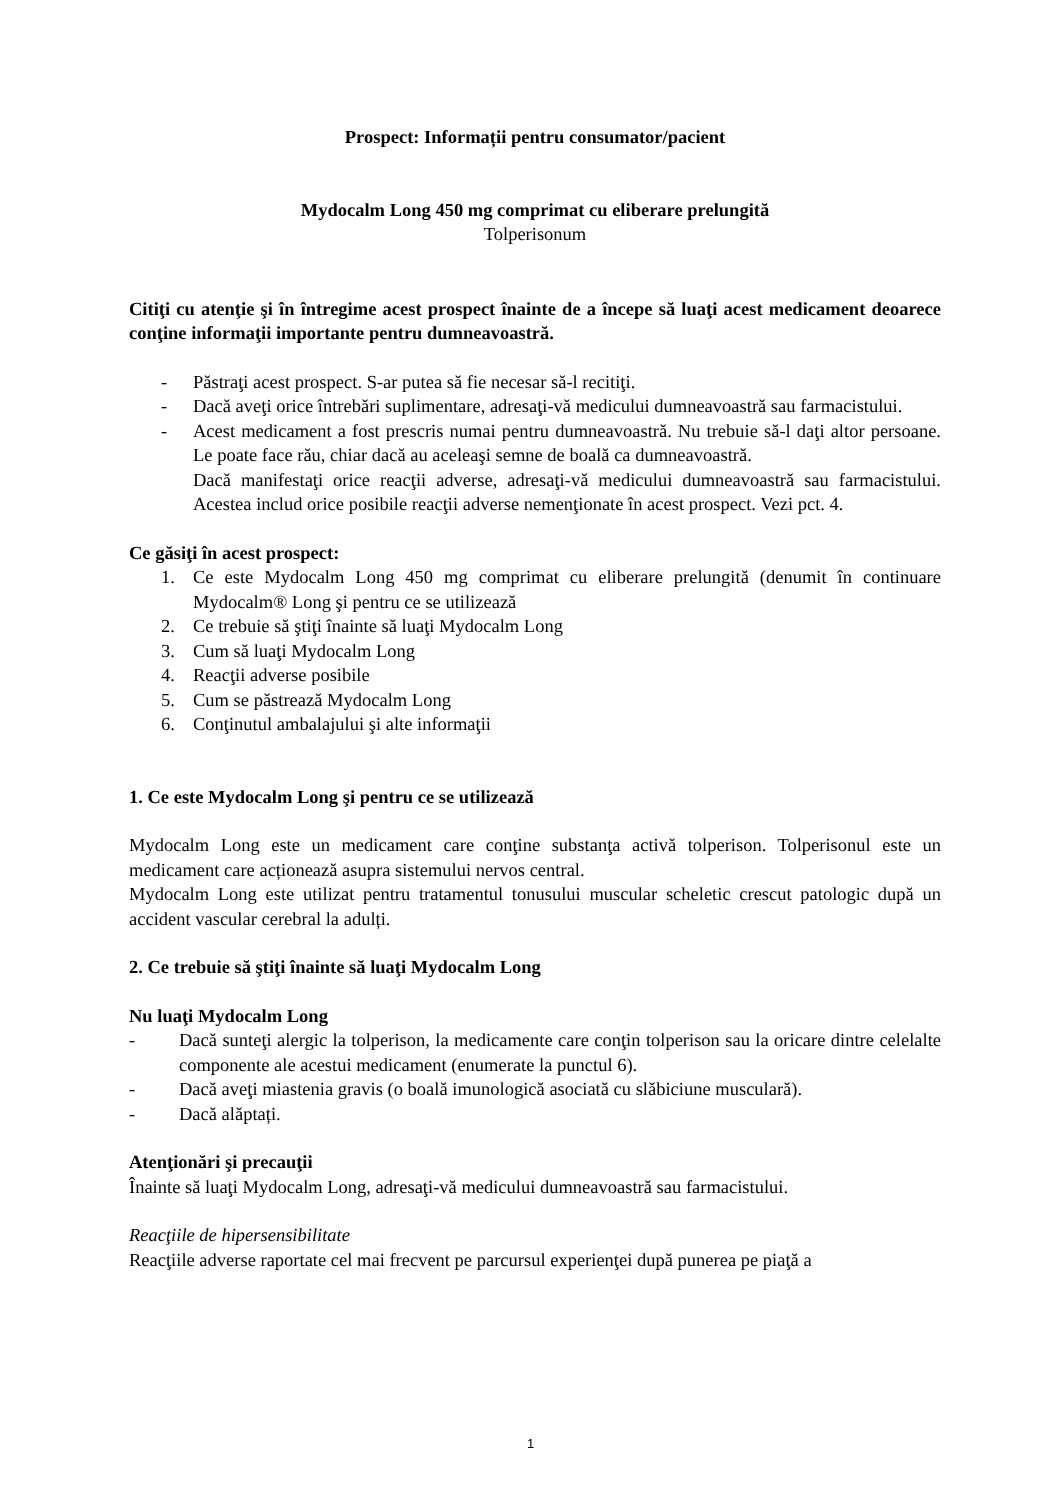Prospect: Informații pentru consumator/pacient
Mydocalm Long 450 mg comprimat cu eliberare prelungită
Tolperisonum
Citiţi cu atenţie şi în întregime acest prospect înainte de a începe să luaţi acest medicament deoarece conţine informaţii importante pentru dumneavoastră.
- Păstraţi acest prospect. S-ar putea să fie necesar să-l recitiţi.
- Dacă aveţi orice întrebări suplimentare, adresaţi-vă medicului dumneavoastră sau farmacistului.
- Acest medicament a fost prescris numai pentru dumneavoastră. Nu trebuie să-l daţi altor persoane. Le poate face rău, chiar dacă au aceleaşi semne de boală ca dumneavoastră.
Dacă manifestaţi orice reacţii adverse, adresaţi-vă medicului dumneavoastră sau farmacistului. Acestea includ orice posibile reacţii adverse nemenţionate în acest prospect. Vezi pct. 4.
Ce găsiţi în acest prospect:
1. Ce este Mydocalm Long 450 mg comprimat cu eliberare prelungită (denumit în continuare Mydocalm® Long şi pentru ce se utilizează
2. Ce trebuie să ştiţi înainte să luaţi Mydocalm Long
3. Cum să luaţi Mydocalm Long
4. Reacţii adverse posibile
5. Cum se păstrează Mydocalm Long
6. Conţinutul ambalajului şi alte informaţii
1. Ce este Mydocalm Long şi pentru ce se utilizează
Mydocalm Long este un medicament care conţine substanţa activă tolperison. Tolperisonul este un medicament care acționează asupra sistemului nervos central.
Mydocalm Long este utilizat pentru tratamentul tonusului muscular scheletic crescut patologic după un accident vascular cerebral la adulți.
2. Ce trebuie să ştiţi înainte să luaţi Mydocalm Long
Nu luaţi Mydocalm Long
- Dacă sunteţi alergic la tolperison, la medicamente care conţin tolperison sau la oricare dintre celelalte componente ale acestui medicament (enumerate la punctul 6).
- Dacă aveţi miastenia gravis (o boală imunologică asociată cu slăbiciune musculară).
- Dacă alăptați.
Atenţionări şi precauţii
Înainte să luaţi Mydocalm Long, adresaţi-vă medicului dumneavoastră sau farmacistului.
Reacţiile de hipersensibilitate
Reacţiile adverse raportate cel mai frecvent pe parcursul experienţei după punerea pe piaţă a
1